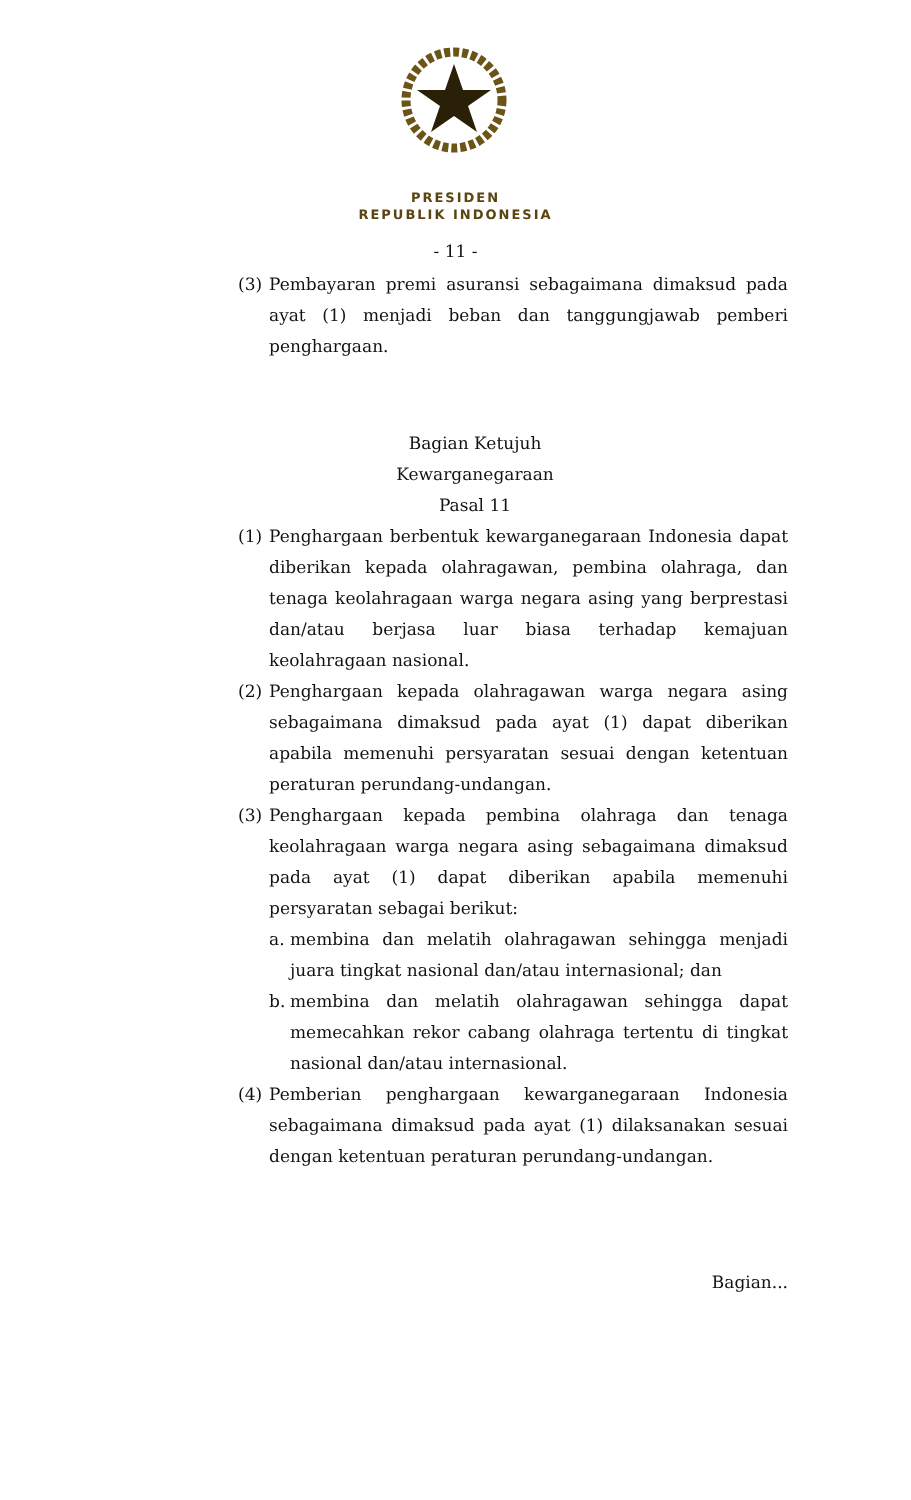PRESIDEN
REPUBLIK INDONESIA
- 11 -
(3) Pembayaran premi asuransi sebagaimana dimaksud pada ayat (1) menjadi beban dan tanggungjawab pemberi penghargaan.
Bagian Ketujuh
Kewarganegaraan
Pasal 11
(1) Penghargaan berbentuk kewarganegaraan Indonesia dapat diberikan kepada olahragawan, pembina olahraga, dan tenaga keolahragaan warga negara asing yang berprestasi dan/atau berjasa luar biasa terhadap kemajuan keolahragaan nasional.
(2) Penghargaan kepada olahragawan warga negara asing sebagaimana dimaksud pada ayat (1) dapat diberikan apabila memenuhi persyaratan sesuai dengan ketentuan peraturan perundang-undangan.
(3) Penghargaan kepada pembina olahraga dan tenaga keolahragaan warga negara asing sebagaimana dimaksud pada ayat (1) dapat diberikan apabila memenuhi persyaratan sebagai berikut:
a. membina dan melatih olahragawan sehingga menjadi juara tingkat nasional dan/atau internasional; dan
b. membina dan melatih olahragawan sehingga dapat memecahkan rekor cabang olahraga tertentu di tingkat nasional dan/atau internasional.
(4) Pemberian penghargaan kewarganegaraan Indonesia sebagaimana dimaksud pada ayat (1) dilaksanakan sesuai dengan ketentuan peraturan perundang-undangan.
Bagian...